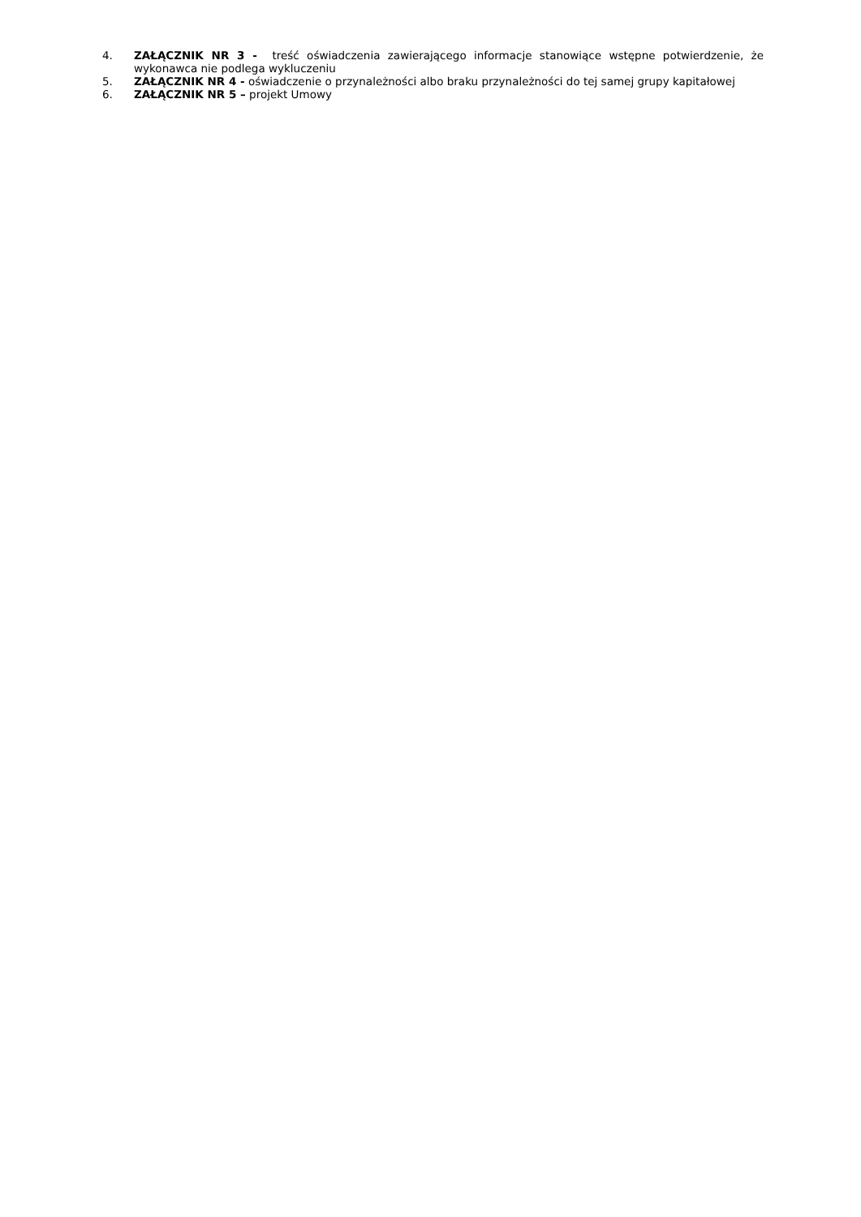4. ZAŁĄCZNIK NR 3 - treść oświadczenia zawierającego informacje stanowiące wstępne potwierdzenie, że wykonawca nie podlega wykluczeniu
5. ZAŁĄCZNIK NR 4 - oświadczenie o przynależności albo braku przynależności do tej samej grupy kapitałowej
6. ZAŁĄCZNIK NR 5 – projekt Umowy